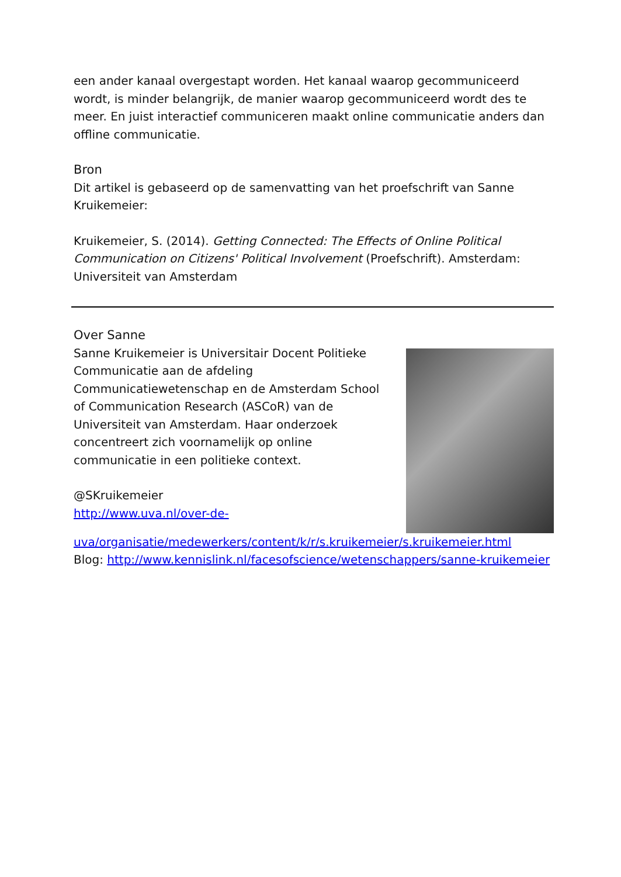een ander kanaal overgestapt worden. Het kanaal waarop gecommuniceerd wordt, is minder belangrijk, de manier waarop gecommuniceerd wordt des te meer. En juist interactief communiceren maakt online communicatie anders dan offline communicatie.
Bron
Dit artikel is gebaseerd op de samenvatting van het proefschrift van Sanne Kruikemeier:
Kruikemeier, S. (2014). Getting Connected: The Effects of Online Political Communication on Citizens' Political Involvement (Proefschrift). Amsterdam: Universiteit van Amsterdam
Over Sanne
Sanne Kruikemeier is Universitair Docent Politieke Communicatie aan de afdeling Communicatiewetenschap en de Amsterdam School of Communication Research (ASCoR) van de Universiteit van Amsterdam. Haar onderzoek concentreert zich voornamelijk op online communicatie in een politieke context.
@SKruikemeier
http://www.uva.nl/over-de-
uva/organisatie/medewerkers/content/k/r/s.kruikemeier/s.kruikemeier.html
Blog: http://www.kennislink.nl/facesofscience/wetenschappers/sanne-kruikemeier